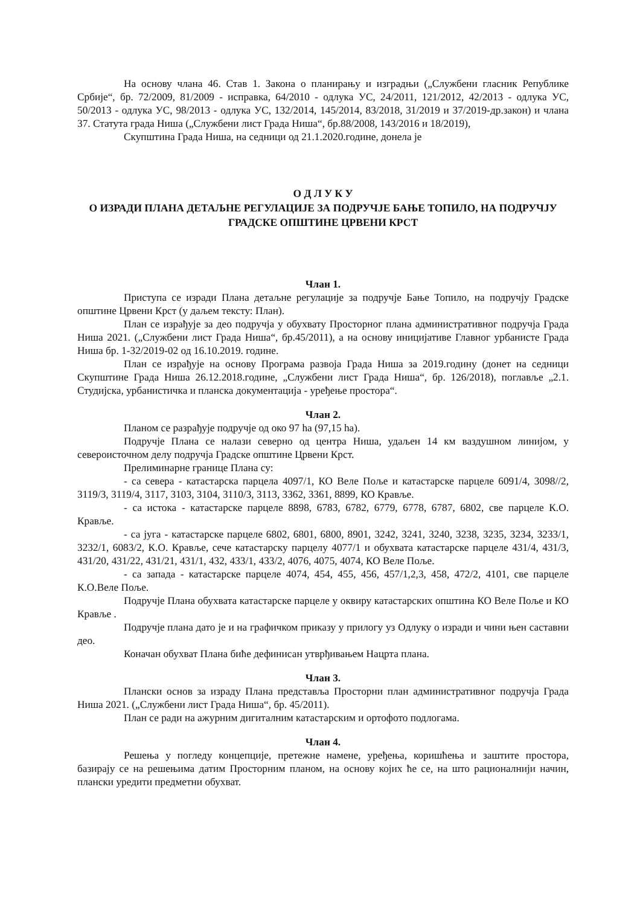На основу члана 46. Став 1. Закона о планирању и изградњи („Службени гласник Републике Србије“, бр. 72/2009, 81/2009 - исправка, 64/2010 - одлука УС, 24/2011, 121/2012, 42/2013 - одлука УС, 50/2013 - одлука УС, 98/2013 - одлука УС, 132/2014, 145/2014, 83/2018, 31/2019 и 37/2019-др.закон) и члана 37. Статута града Ниша („Службени лист Града Ниша“, бр.88/2008, 143/2016 и 18/2019),
Скупштина Града Ниша, на седници од 21.1.2020.године, донела је
О Д Л У К У
О ИЗРАДИ ПЛАНА ДЕТАЉНЕ РЕГУЛАЦИЈЕ ЗА ПОДРУЧЈЕ БАЊЕ ТОПИЛО, НА ПОДРУЧЈУ ГРАДСКЕ ОПШТИНЕ ЦРВЕНИ КРСТ
Члан 1.
Приступа се изради Плана детаљне регулације за подручје Бање Топило, на подручју Градске општине Црвени Крст (у даљем тексту: План).
План се израђује за део подручја у обухвату Просторног плана административног подручја Града Ниша 2021. („Службени лист Града Ниша“, бр.45/2011), а на основу иницијативе Главног урбанисте Града Ниша бр. 1-32/2019-02 од 16.10.2019. године.
План се израђује на основу Програма развоја Града Ниша за 2019.годину (донет на седници Скупштине Града Ниша 26.12.2018.године, „Службени лист Града Ниша“, бр. 126/2018), поглавље „2.1. Студијска, урбанистичка и планска документација - уређење простора“.
Члан 2.
Планом се разрађује подручје од око 97 ha (97,15 ha).
Подручје Плана се налази северно од центра Ниша, удаљен 14 км ваздушном линијом, у североисточном делу подручја Градске општине Црвени Крст.
Прелиминарне границе Плана су:
- са севера - катастарска парцела 4097/1, КО Веле Поље и катастарске парцеле 6091/4, 3098//2, 3119/3, 3119/4, 3117, 3103, 3104, 3110/3, 3113, 3362, 3361, 8899, КО Кравље.
- са истока - катастарске парцеле 8898, 6783, 6782, 6779, 6778, 6787, 6802, све парцеле К.О. Кравље.
- са југа - катастарске парцеле 6802, 6801, 6800, 8901, 3242, 3241, 3240, 3238, 3235, 3234, 3233/1, 3232/1, 6083/2, К.О. Кравље, сече катастарску парцелу 4077/1 и обухвата катастарске парцеле 431/4, 431/3, 431/20, 431/22, 431/21, 431/1, 432, 433/1, 433/2, 4076, 4075, 4074, КО Веле Поље.
- са запада - катастарске парцеле 4074, 454, 455, 456, 457/1,2,3, 458, 472/2, 4101, све парцеле К.О.Веле Поље.
Подручје Плана обухвата катастарске парцеле у оквиру катастарских општина КО Веле Поље и КО Кравље .
Подручје плана дато је и на графичком приказу у прилогу уз Одлуку о изради и чини њен саставни део.
Коначан обухват Плана биће дефинисан утврђивањем Нацрта плана.
Члан 3.
Плански основ за израду Плана представља Просторни план административног подручја Града Ниша 2021. („Службени лист Града Ниша“, бр. 45/2011).
План се ради на ажурним дигиталним катастарским и ортофото подлогама.
Члан 4.
Решења у погледу концепције, претежне намене, уређења, коришћења и заштите простора, базирају се на решењима датим Просторним планом, на основу којих ће се, на што рационалнији начин, плански уредити предметни обухват.